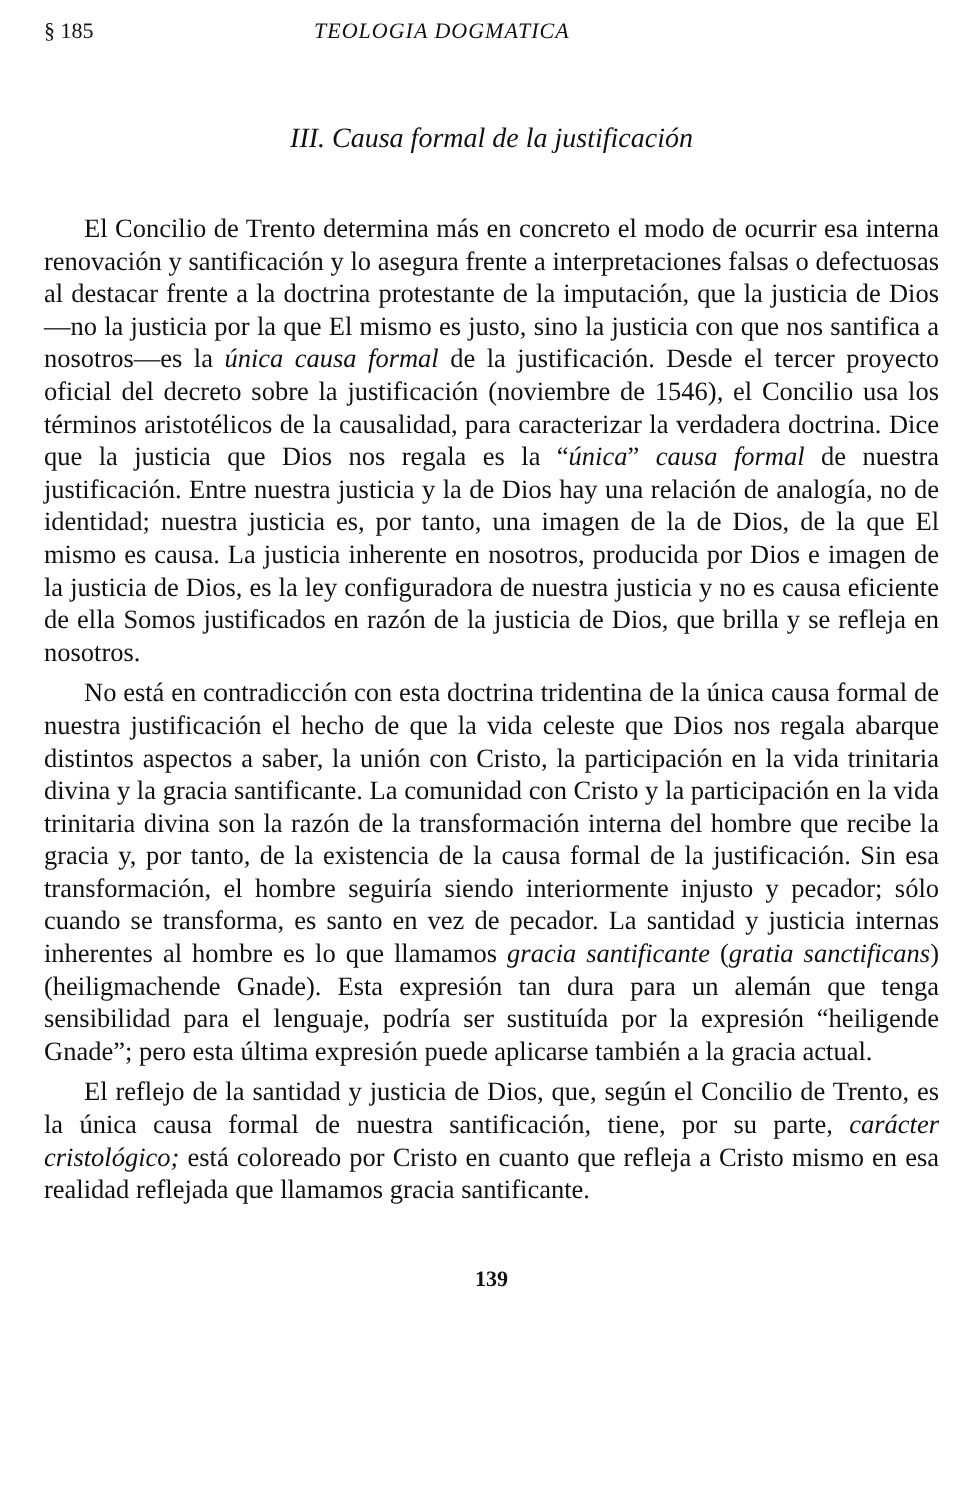§ 185 TEOLOGIA DOGMATICA
III. Causa formal de la justificación
El Concilio de Trento determina más en concreto el modo de ocurrir esa interna renovación y santificación y lo asegura frente a interpretaciones falsas o defectuosas al destacar frente a la doctrina protestante de la imputación, que la justicia de Dios—no la justicia por la que El mismo es justo, sino la justicia con que nos santifica a nosotros—es la única causa formal de la justificación. Desde el tercer proyecto oficial del decreto sobre la justificación (noviembre de 1546), el Concilio usa los términos aristotélicos de la causalidad, para caracterizar la verdadera doctrina. Dice que la justicia que Dios nos regala es la “única” causa formal de nuestra justificación. Entre nuestra justicia y la de Dios hay una relación de analogía, no de identidad; nuestra justicia es, por tanto, una imagen de la de Dios, de la que El mismo es causa. La justicia inherente en nosotros, producida por Dios e imagen de la justicia de Dios, es la ley configuradora de nuestra justicia y no es causa eficiente de ella Somos justificados en razón de la justicia de Dios, que brilla y se refleja en nosotros.
No está en contradicción con esta doctrina tridentina de la única causa formal de nuestra justificación el hecho de que la vida celeste que Dios nos regala abarque distintos aspectos a saber, la unión con Cristo, la participación en la vida trinitaria divina y la gracia santificante. La comunidad con Cristo y la participación en la vida trinitaria divina son la razón de la transformación interna del hombre que recibe la gracia y, por tanto, de la existencia de la causa formal de la justificación. Sin esa transformación, el hombre seguiría siendo interiormente injusto y pecador; sólo cuando se transforma, es santo en vez de pecador. La santidad y justicia internas inherentes al hombre es lo que llamamos gracia santificante (gratia sanctificans) (heiligmachende Gnade). Esta expresión tan dura para un alemán que tenga sensibilidad para el lenguaje, podría ser sustituída por la expresión “heiligende Gnade”; pero esta última expresión puede aplicarse también a la gracia actual.
El reflejo de la santidad y justicia de Dios, que, según el Concilio de Trento, es la única causa formal de nuestra santificación, tiene, por su parte, carácter cristológico; está coloreado por Cristo en cuanto que refleja a Cristo mismo en esa realidad reflejada que llamamos gracia santificante.
139